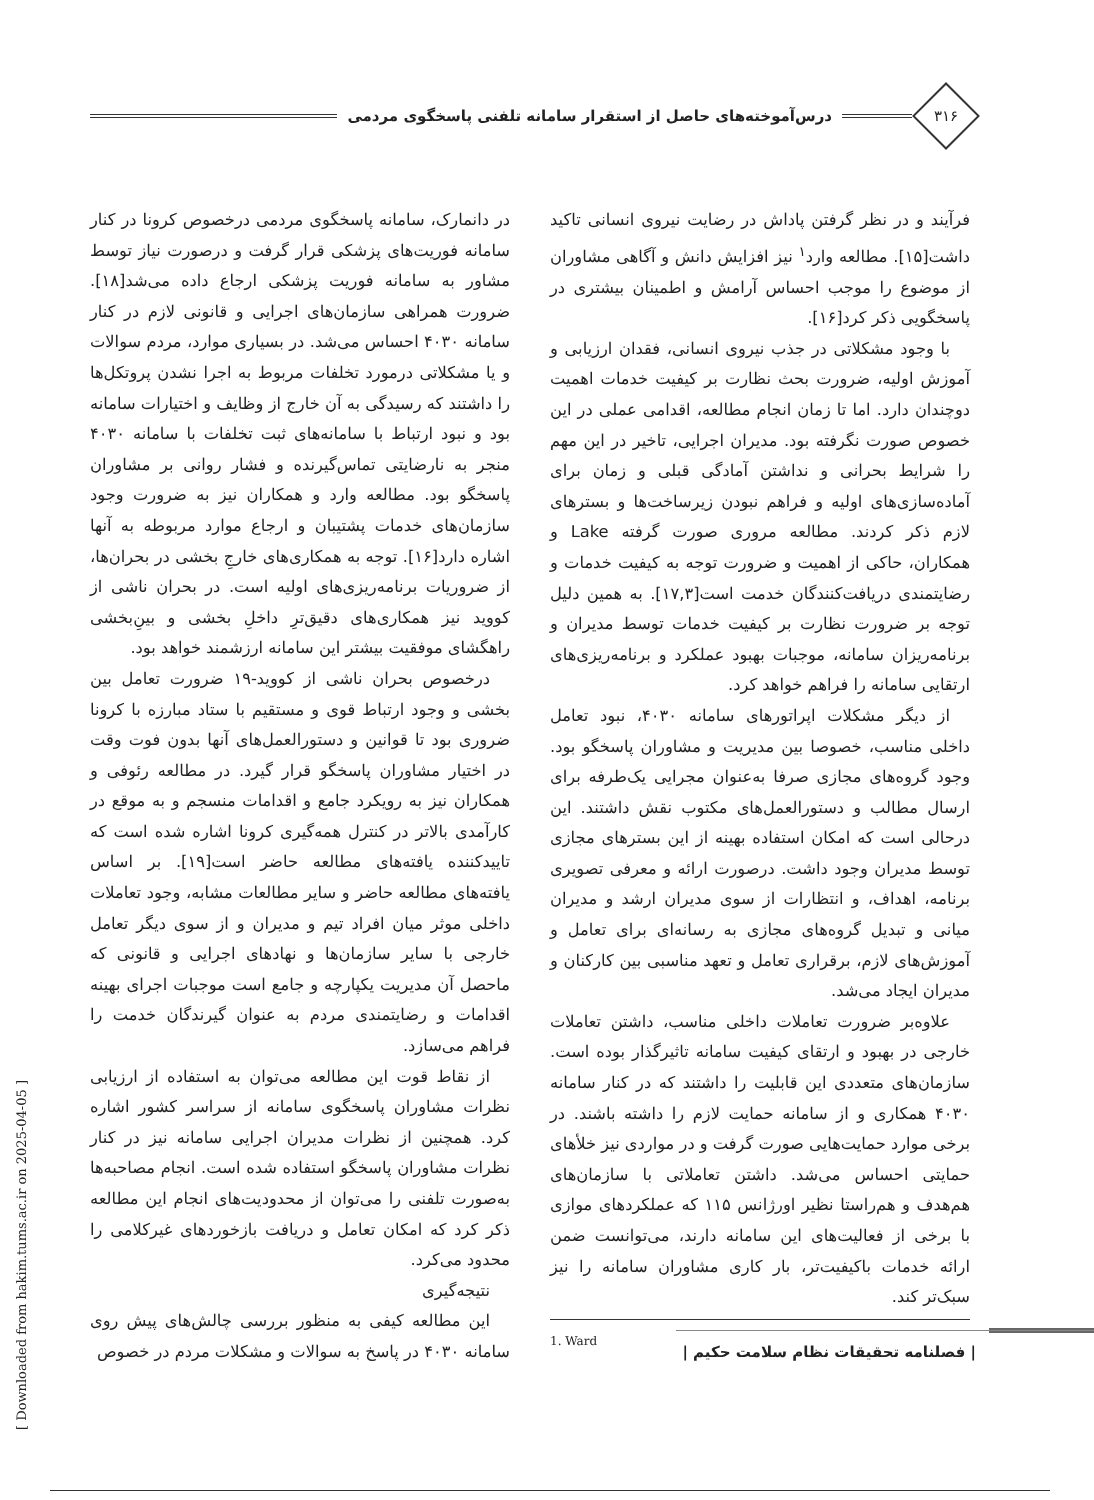۳۱۶
درس‌آموخته‌های حاصل از استقرار سامانه تلفنی پاسخگوی مردمی
فرآیند و در نظر گرفتن پاداش در رضایت نیروی انسانی تاکید داشت[۱۵]. مطالعه وارد<sup>۱</sup> نیز افزایش دانش و آگاهی مشاوران از موضوع را موجب احساس آرامش و اطمینان بیشتری در پاسخگویی ذکر کرد[۱۶].
با وجود مشکلاتی در جذب نیروی انسانی، فقدان ارزیابی و آموزش اولیه، ضرورت بحث نظارت بر کیفیت خدمات اهمیت دوچندان دارد. اما تا زمان انجام مطالعه، اقدامی عملی در این خصوص صورت نگرفته بود. مدیران اجرایی، تاخیر در این مهم را شرایط بحرانی و نداشتن آمادگی قبلی و زمان برای آماده‌سازی‌های اولیه و فراهم نبودن زیرساخت‌ها و بسترهای لازم ذکر کردند. مطالعه مروری صورت گرفته Lake و همکاران، حاکی از اهمیت و ضرورت توجه به کیفیت خدمات و رضایتمندی دریافت‌کنندگان خدمت است[۱۷,۳]. به همین دلیل توجه بر ضرورت نظارت بر کیفیت خدمات توسط مدیران و برنامه‌ریزان سامانه، موجبات بهبود عملکرد و برنامه‌ریزی‌های ارتقایی سامانه را فراهم خواهد کرد.
از دیگر مشکلات اپراتورهای سامانه ۴۰۳۰، نبود تعامل داخلی مناسب، خصوصا بین مدیریت و مشاوران پاسخگو بود. وجود گروه‌های مجازی صرفا به‌عنوان مجرایی یک‌طرفه برای ارسال مطالب و دستورالعمل‌های مکتوب نقش داشتند. این درحالی است که امکان استفاده بهینه از این بسترهای مجازی توسط مدیران وجود داشت. درصورت ارائه و معرفی تصویری برنامه، اهداف، و انتظارات از سوی مدیران ارشد و مدیران میانی و تبدیل گروه‌های مجازی به رسانه‌ای برای تعامل و آموزش‌های لازم، برقراری تعامل و تعهد مناسبی بین کارکنان و مدیران ایجاد می‌شد.
علاوه‌بر ضرورت تعاملات داخلی مناسب، داشتن تعاملات خارجی در بهبود و ارتقای کیفیت سامانه تاثیرگذار بوده است. سازمان‌های متعددی این قابلیت را داشتند که در کنار سامانه ۴۰۳۰ همکاری و از سامانه حمایت لازم را داشته باشند. در برخی موارد حمایت‌هایی صورت گرفت و در مواردی نیز خلأهای حمایتی احساس می‌شد. داشتن تعاملاتی با سازمان‌های هم‌هدف و هم‌راستا نظیر اورژانس ۱۱۵ که عملکردهای موازی با برخی از فعالیت‌های این سامانه دارند، می‌توانست ضمن ارائه خدمات باکیفیت‌تر، بار کاری مشاوران سامانه را نیز سبک‌تر کند.
1. Ward
در دانمارک، سامانه پاسخگوی مردمی درخصوص کرونا در کنار سامانه فوریت‌های پزشکی قرار گرفت و درصورت نیاز توسط مشاور به سامانه فوریت پزشکی ارجاع داده می‌شد[۱۸]. ضرورت همراهی سازمان‌های اجرایی و قانونی لازم در کنار سامانه ۴۰۳۰ احساس می‌شد. در بسیاری موارد، مردم سوالات و یا مشکلاتی درمورد تخلفات مربوط به اجرا نشدن پروتکل‌ها را داشتند که رسیدگی به آن خارج از وظایف و اختیارات سامانه بود و نبود ارتباط با سامانه‌های ثبت تخلفات با سامانه ۴۰۳۰ منجر به نارضایتی تماس‌گیرنده و فشار روانی بر مشاوران پاسخگو بود. مطالعه وارد و همکاران نیز به ضرورت وجود سازمان‌های خدمات پشتیبان و ارجاع موارد مربوطه به آنها اشاره دارد[۱۶]. توجه به همکاری‌های خارجِ بخشی در بحران‌ها، از ضروریات برنامه‌ریزی‌های اولیه است. در بحران ناشی از کووید نیز همکاری‌های دقیق‌ترِ داخلِ بخشی و بینِ‌بخشی راهگشای موفقیت بیشتر این سامانه ارزشمند خواهد بود.
درخصوص بحران ناشی از کووید-۱۹ ضرورت تعامل بین بخشی و وجود ارتباط قوی و مستقیم با ستاد مبارزه با کرونا ضروری بود تا قوانین و دستورالعمل‌های آنها بدون فوت وقت در اختیار مشاوران پاسخگو قرار گیرد. در مطالعه رئوفی و همکاران نیز به رویکرد جامع و اقدامات منسجم و به موقع در کارآمدی بالاتر در کنترل همه‌گیری کرونا اشاره شده است که تاییدکننده یافته‌های مطالعه حاضر است[۱۹]. بر اساس یافته‌های مطالعه حاضر و سایر مطالعات مشابه، وجود تعاملات داخلی موثر میان افراد تیم و مدیران و از سوی دیگر تعامل خارجی با سایر سازمان‌ها و نهادهای اجرایی و قانونی که ماحصل آن مدیریت یکپارچه و جامع است موجبات اجرای بهینه اقدامات و رضایتمندی مردم به عنوان گیرندگان خدمت را فراهم می‌سازد.
از نقاط قوت این مطالعه می‌توان به استفاده از ارزیابی نظرات مشاوران پاسخگوی سامانه از سراسر کشور اشاره کرد. همچنین از نظرات مدیران اجرایی سامانه نیز در کنار نظرات مشاوران پاسخگو استفاده شده است. انجام مصاحبه‌ها به‌صورت تلفنی را می‌توان از محدودیت‌های انجام این مطالعه ذکر کرد که امکان تعامل و دریافت بازخوردهای غیرکلامی را محدود می‌کرد.
نتیجه‌گیری
این مطالعه کیفی به منظور بررسی چالش‌های پیش روی سامانه ۴۰۳۰ در پاسخ به سوالات و مشکلات مردم در خصوص
[ Downloaded from hakim.tums.ac.ir on 2025-04-05 ]
| فصلنامه تحقیقات نظام سلامت حکیم |